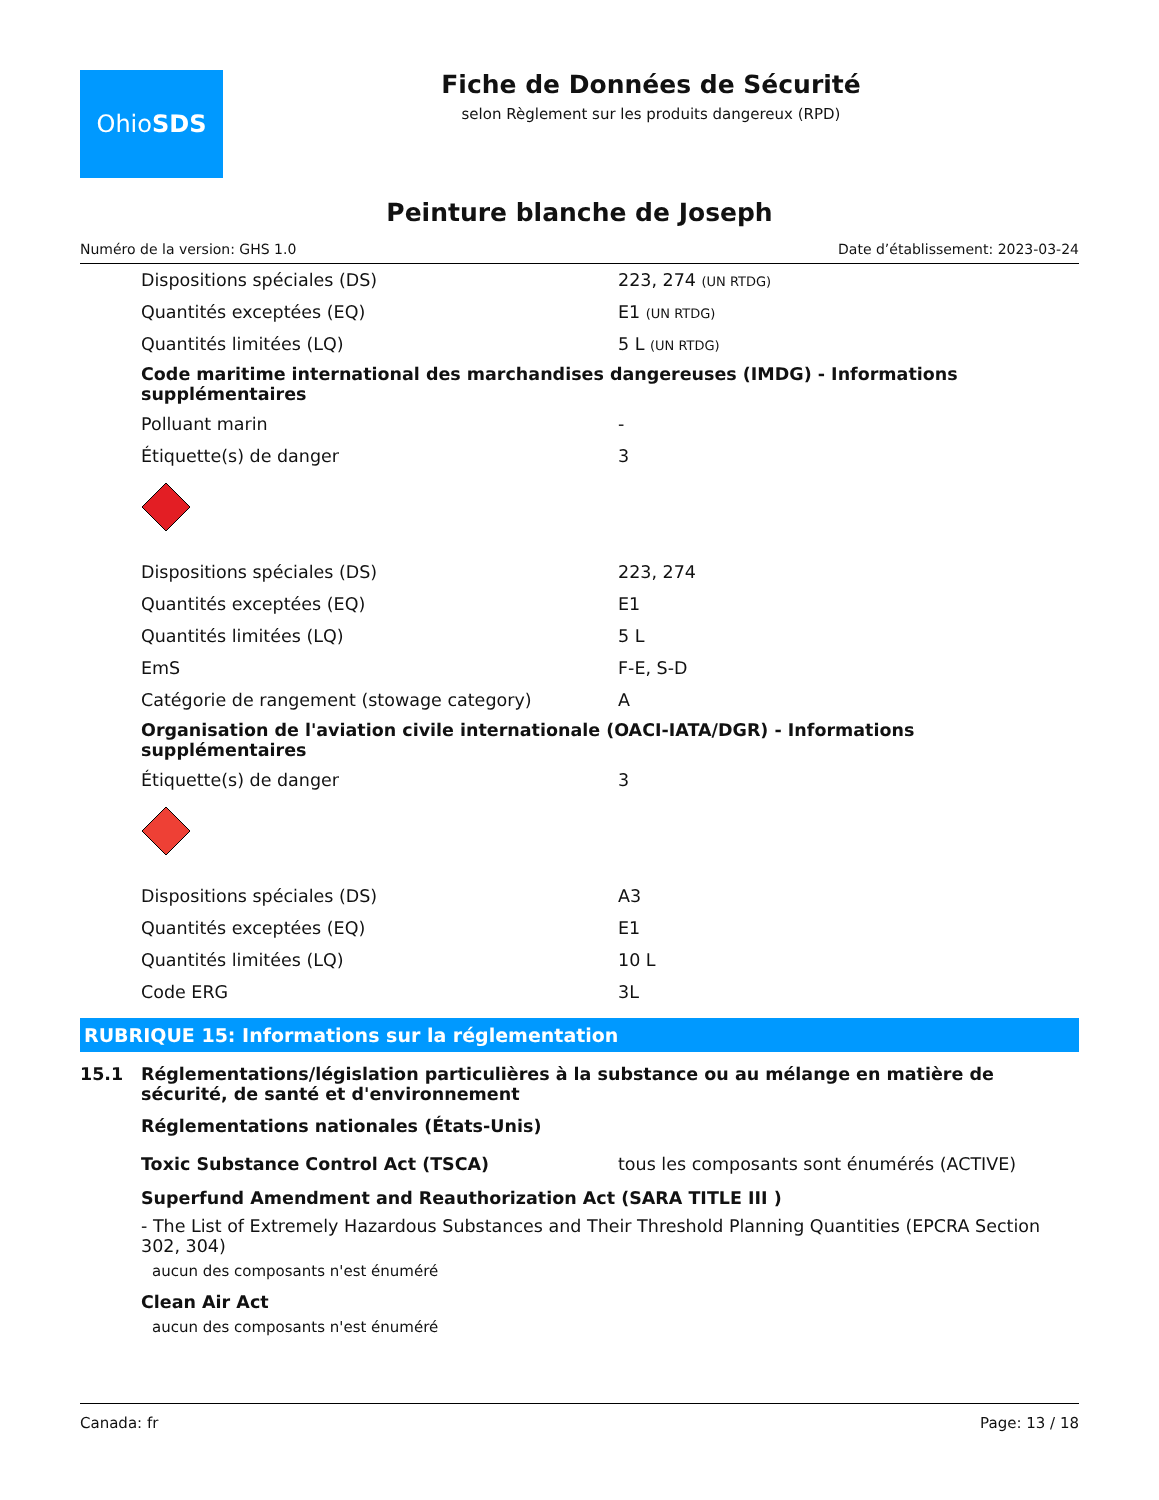Ohio SDS
Fiche de Données de Sécurité
selon Règlement sur les produits dangereux (RPD)
Peinture blanche de Joseph
Numéro de la version: GHS 1.0 Date d’établissement: 2023-03-24
Dispositions spéciales (DS) 223, 274 (UN RTDG)
Quantités exceptées (EQ) E1 (UN RTDG)
Quantités limitées (LQ) 5 L (UN RTDG)
Code maritime international des marchandises dangereuses (IMDG) - Informations supplémentaires
Polluant marin -
Étiquette(s) de danger 3
Dispositions spéciales (DS) 223, 274
Quantités exceptées (EQ) E1
Quantités limitées (LQ) 5 L
EmS F-E, S-D
Catégorie de rangement (stowage category) A
Organisation de l'aviation civile internationale (OACI-IATA/DGR) - Informations supplémentaires
Étiquette(s) de danger 3
Dispositions spéciales (DS) A3
Quantités exceptées (EQ) E1
Quantités limitées (LQ) 10 L
Code ERG 3L
RUBRIQUE 15: Informations sur la réglementation
15.1 Réglementations/législation particulières à la substance ou au mélange en matière de sécurité, de santé et d'environnement
Réglementations nationales (États-Unis)
Toxic Substance Control Act (TSCA) tous les composants sont énumérés (ACTIVE)
Superfund Amendment and Reauthorization Act (SARA TITLE III )
- The List of Extremely Hazardous Substances and Their Threshold Planning Quantities (EPCRA Section 302, 304)
aucun des composants n'est énuméré
Clean Air Act
aucun des composants n'est énuméré
Canada: fr Page: 13 / 18